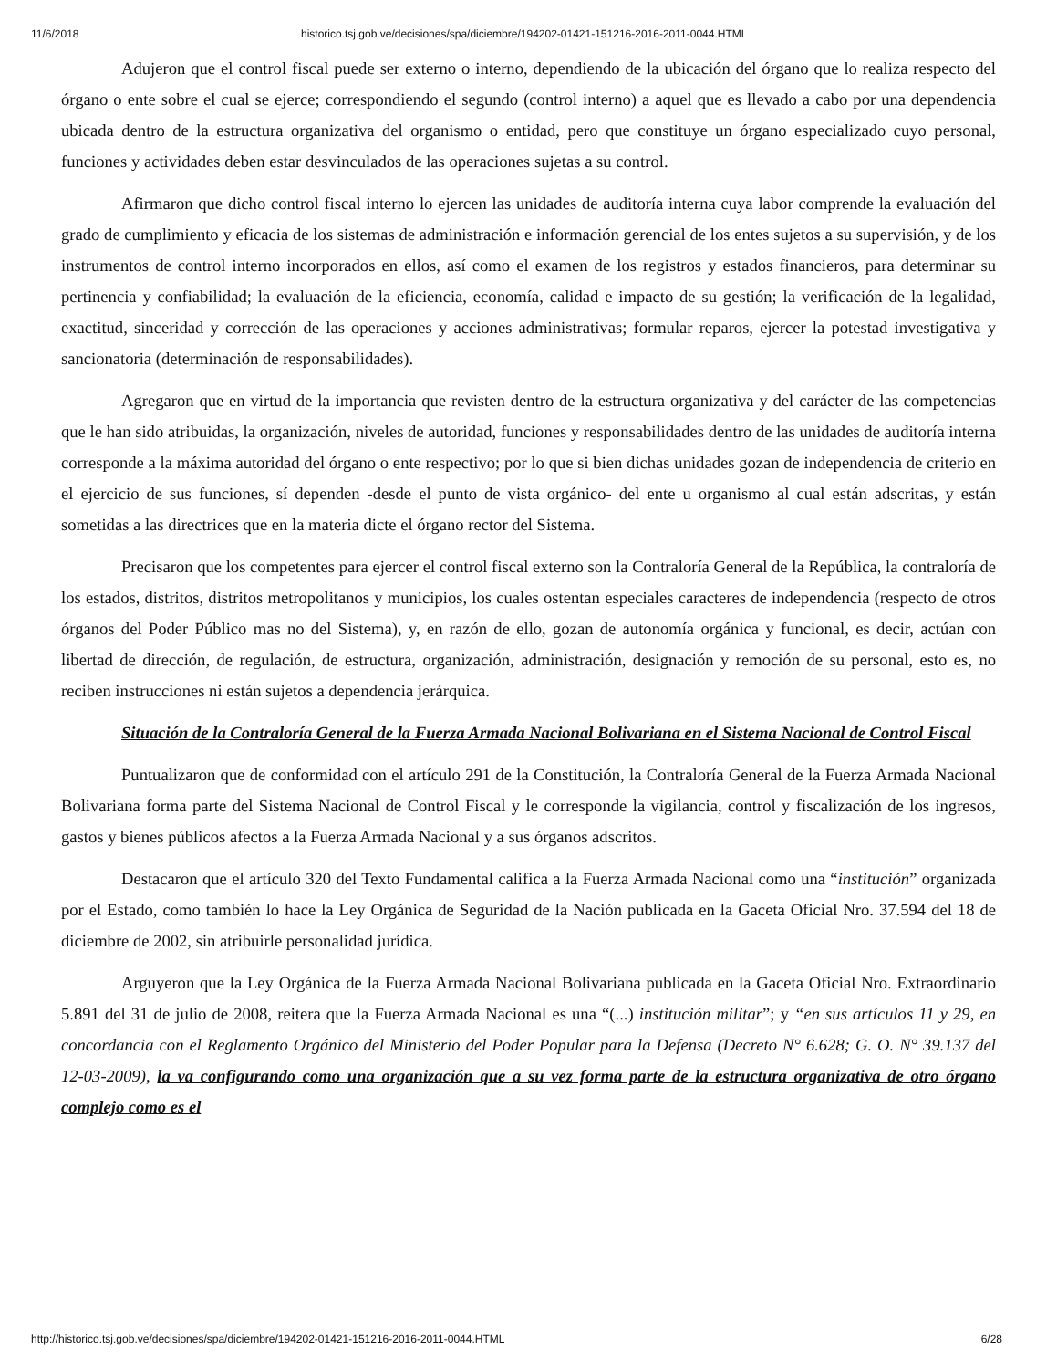11/6/2018 historico.tsj.gob.ve/decisiones/spa/diciembre/194202-01421-151216-2016-2011-0044.HTML
Adujeron que el control fiscal puede ser externo o interno, dependiendo de la ubicación del órgano que lo realiza respecto del órgano o ente sobre el cual se ejerce; correspondiendo el segundo (control interno) a aquel que es llevado a cabo por una dependencia ubicada dentro de la estructura organizativa del organismo o entidad, pero que constituye un órgano especializado cuyo personal, funciones y actividades deben estar desvinculados de las operaciones sujetas a su control.
Afirmaron que dicho control fiscal interno lo ejercen las unidades de auditoría interna cuya labor comprende la evaluación del grado de cumplimiento y eficacia de los sistemas de administración e información gerencial de los entes sujetos a su supervisión, y de los instrumentos de control interno incorporados en ellos, así como el examen de los registros y estados financieros, para determinar su pertinencia y confiabilidad; la evaluación de la eficiencia, economía, calidad e impacto de su gestión; la verificación de la legalidad, exactitud, sinceridad y corrección de las operaciones y acciones administrativas; formular reparos, ejercer la potestad investigativa y sancionatoria (determinación de responsabilidades).
Agregaron que en virtud de la importancia que revisten dentro de la estructura organizativa y del carácter de las competencias que le han sido atribuidas, la organización, niveles de autoridad, funciones y responsabilidades dentro de las unidades de auditoría interna corresponde a la máxima autoridad del órgano o ente respectivo; por lo que si bien dichas unidades gozan de independencia de criterio en el ejercicio de sus funciones, sí dependen -desde el punto de vista orgánico- del ente u organismo al cual están adscritas, y están sometidas a las directrices que en la materia dicte el órgano rector del Sistema.
Precisaron que los competentes para ejercer el control fiscal externo son la Contraloría General de la República, la contraloría de los estados, distritos, distritos metropolitanos y municipios, los cuales ostentan especiales caracteres de independencia (respecto de otros órganos del Poder Público mas no del Sistema), y, en razón de ello, gozan de autonomía orgánica y funcional, es decir, actúan con libertad de dirección, de regulación, de estructura, organización, administración, designación y remoción de su personal, esto es, no reciben instrucciones ni están sujetos a dependencia jerárquica.
Situación de la Contraloría General de la Fuerza Armada Nacional Bolivariana en el Sistema Nacional de Control Fiscal
Puntualizaron que de conformidad con el artículo 291 de la Constitución, la Contraloría General de la Fuerza Armada Nacional Bolivariana forma parte del Sistema Nacional de Control Fiscal y le corresponde la vigilancia, control y fiscalización de los ingresos, gastos y bienes públicos afectos a la Fuerza Armada Nacional y a sus órganos adscritos.
Destacaron que el artículo 320 del Texto Fundamental califica a la Fuerza Armada Nacional como una “institución” organizada por el Estado, como también lo hace la Ley Orgánica de Seguridad de la Nación publicada en la Gaceta Oficial Nro. 37.594 del 18 de diciembre de 2002, sin atribuirle personalidad jurídica.
Arguyeron que la Ley Orgánica de la Fuerza Armada Nacional Bolivariana publicada en la Gaceta Oficial Nro. Extraordinario 5.891 del 31 de julio de 2008, reitera que la Fuerza Armada Nacional es una “(...) institución militar”; y “en sus artículos 11 y 29, en concordancia con el Reglamento Orgánico del Ministerio del Poder Popular para la Defensa (Decreto N° 6.628; G. O. N° 39.137 del 12-03-2009), la va configurando como una organización que a su vez forma parte de la estructura organizativa de otro órgano complejo como es el
http://historico.tsj.gob.ve/decisiones/spa/diciembre/194202-01421-151216-2016-2011-0044.HTML 6/28